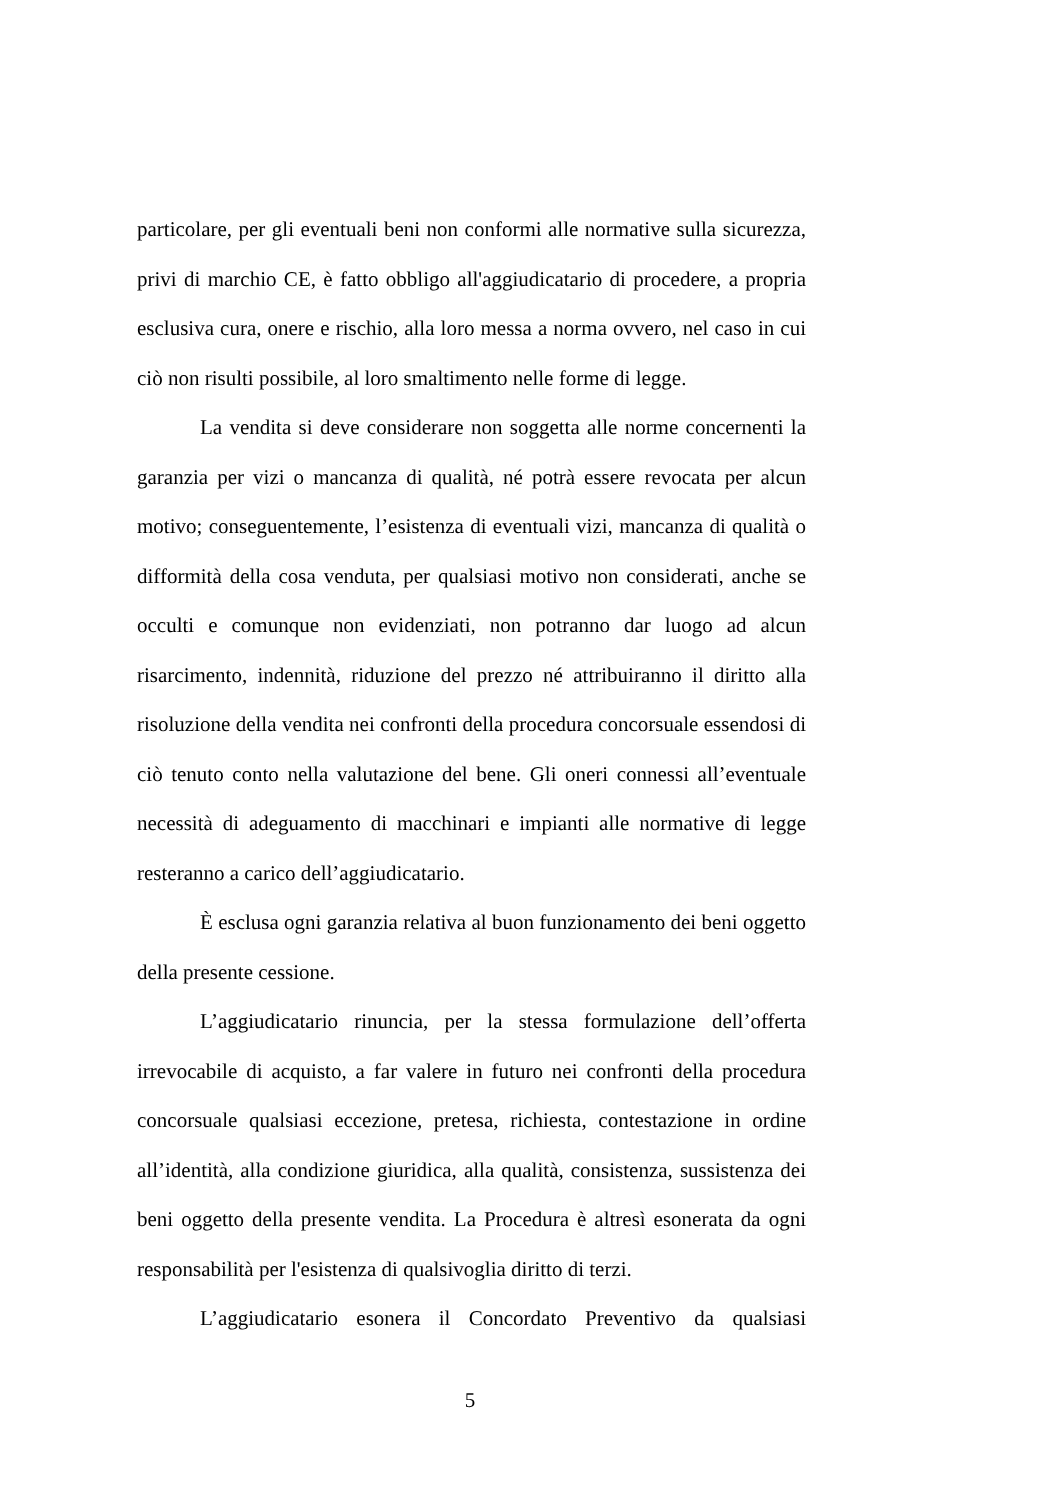particolare, per gli eventuali beni non conformi alle normative sulla sicurezza, privi di marchio CE, è fatto obbligo all'aggiudicatario di procedere, a propria esclusiva cura, onere e rischio, alla loro messa a norma ovvero, nel caso in cui ciò non risulti possibile, al loro smaltimento nelle forme di legge.
La vendita si deve considerare non soggetta alle norme concernenti la garanzia per vizi o mancanza di qualità, né potrà essere revocata per alcun motivo; conseguentemente, l’esistenza di eventuali vizi, mancanza di qualità o difformità della cosa venduta, per qualsiasi motivo non considerati, anche se occulti e comunque non evidenziati, non potranno dar luogo ad alcun risarcimento, indennità, riduzione del prezzo né attribuiranno il diritto alla risoluzione della vendita nei confronti della procedura concorsuale essendosi di ciò tenuto conto nella valutazione del bene. Gli oneri connessi all’eventuale necessità di adeguamento di macchinari e impianti alle normative di legge resteranno a carico dell’aggiudicatario.
È esclusa ogni garanzia relativa al buon funzionamento dei beni oggetto della presente cessione.
L’aggiudicatario rinuncia, per la stessa formulazione dell’offerta irrevocabile di acquisto, a far valere in futuro nei confronti della procedura concorsuale qualsiasi eccezione, pretesa, richiesta, contestazione in ordine all’identità, alla condizione giuridica, alla qualità, consistenza, sussistenza dei beni oggetto della presente vendita. La Procedura è altresì esonerata da ogni responsabilità per l'esistenza di qualsivoglia diritto di terzi.
L’aggiudicatario esonera il Concordato Preventivo da qualsiasi
5